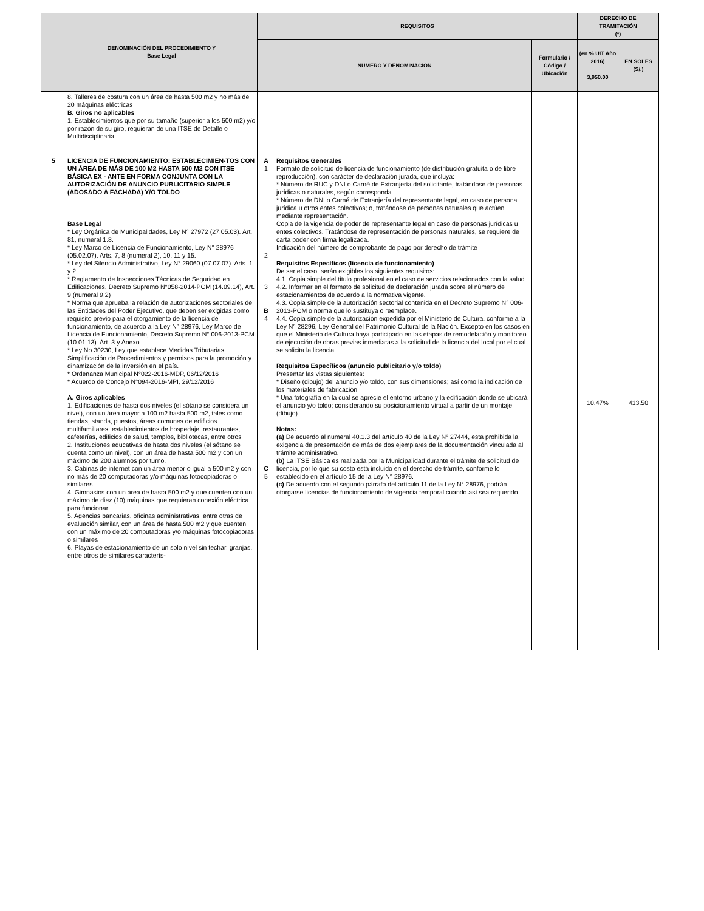| | DENOMINACIÓN DEL PROCEDIMIENTO Y Base Legal | REQUISITOS | | | DERECHO DE TRAMITACIÓN (*) | |
| --- | --- | --- | --- | --- | --- | --- |
| | | NUMERO Y DENOMINACION | | Formulario / Código / Ubicación | (en % UIT Año 2016) 3,950.00 | EN SOLES (S/.) |
| | 8. Talleres de costura con un área de hasta 500 m2 y no más de 20 máquinas eléctricas B. Giros no aplicables 1. Establecimientos que por su tamaño (superior a los 500 m2) y/o por razón de su giro, requieran de una ITSE de Detalle o Multidisciplinaria. | | | | | |
| 5 | LICENCIA DE FUNCIONAMIENTO: ESTABLECIMIEN-TOS CON UN ÁREA DE MÁS DE 100 M2 HASTA 500 M2 CON ITSE BÁSICA EX - ANTE EN FORMA CONJUNTA CON LA AUTORIZACIÓN DE ANUNCIO PUBLICITARIO SIMPLE (ADOSADO A FACHADA) Y/O TOLDO Base Legal * Ley Orgánica de Municipalidades, Ley N° 27972 (27.05.03). Art. 81, numeral 1.8. * Ley Marco de Licencia de Funcionamiento, Ley N° 28976 (05.02.07). Arts. 7, 8 (numeral 2), 10, 11 y 15. * Ley del Silencio Administrativo, Ley N° 29060 (07.07.07). Arts. 1 y 2. * Reglamento de Inspecciones Técnicas de Seguridad en Edificaciones, Decreto Supremo N°058-2014-PCM (14.09.14), Art. 9 (numeral 9.2) * Norma que aprueba la relación de autorizaciones sectoriales de las Entidades del Poder Ejecutivo, que deben ser exigidas como requisito previo para el otorgamiento de la licencia de funcionamiento, de acuerdo a la Ley N° 28976, Ley Marco de Licencia de Funcionamiento, Decreto Supremo N° 006-2013-PCM (10.01.13). Art. 3 y Anexo. * Ley No 30230, Ley que establece Medidas Tributarias, Simplificación de Procedimientos y permisos para la promoción y dinamización de la inversión en el país. * Ordenanza Municipal N°022-2016-MDP, 06/12/2016 * Acuerdo de Concejo N°094-2016-MPI, 29/12/2016 A. Giros aplicables 1. Edificaciones de hasta dos niveles (el sótano se considera un nivel), con un área mayor a 100 m2 hasta 500 m2, tales como tiendas, stands, puestos, áreas comunes de edificios multifamiliares, establecimientos de hospedaje, restaurantes, cafeterías, edificios de salud, templos, bibliotecas, entre otros 2. Instituciones educativas de hasta dos niveles (el sótano se cuenta como un nivel), con un área de hasta 500 m2 y con un máximo de 200 alumnos por turno. 3. Cabinas de internet con un área menor o igual a 500 m2 y con no más de 20 computadoras y/o máquinas fotocopiadoras o similares 4. Gimnasios con un área de hasta 500 m2 y que cuenten con un máximo de diez (10) máquinas que requieran conexión eléctrica para funcionar 5. Agencias bancarias, oficinas administrativas, entre otras de evaluación similar, con un área de hasta 500 m2 y que cuenten con un máximo de 20 computadoras y/o máquinas fotocopiadoras o similares 6. Playas de estacionamiento de un solo nivel sin techar, granjas, entre otros de similares caracterís- | A 1 2 3 B 4 C 5 | Requisitos Generales Formato de solicitud de licencia de funcionamiento (de distribución gratuita o de libre reproducción), con carácter de declaración jurada, que incluya: * Número de RUC y DNI o Carné de Extranjería del solicitante, tratándose de personas jurídicas o naturales, según corresponda. * Número de DNI o Carné de Extranjería del representante legal, en caso de persona jurídica u otros entes colectivos; o, tratándose de personas naturales que actúen mediante representación. Copia de la vigencia de poder de representante legal en caso de personas jurídicas u entes colectivos. Tratándose de representación de personas naturales, se requiere de carta poder con firma legalizada. Indicación del número de comprobante de pago por derecho de trámite Requisitos Específicos (licencia de funcionamiento) De ser el caso, serán exigibles los siguientes requisitos: 4.1. Copia simple del título profesional en el caso de servicios relacionados con la salud. 4.2. Informar en el formato de solicitud de declaración jurada sobre el número de estacionamientos de acuerdo a la normativa vigente. 4.3. Copia simple de la autorización sectorial contenida en el Decreto Supremo N° 006-2013-PCM o norma que lo sustituya o reemplace. 4.4. Copia simple de la autorización expedida por el Ministerio de Cultura, conforme a la Ley N° 28296, Ley General del Patrimonio Cultural de la Nación. Excepto en los casos en que el Ministerio de Cultura haya participado en las etapas de remodelación y monitoreo de ejecución de obras previas inmediatas a la solicitud de la licencia del local por el cual se solicita la licencia. Requisitos Específicos (anuncio publicitario y/o toldo) Presentar las vistas siguientes: * Diseño (dibujo) del anuncio y/o toldo, con sus dimensiones; así como la indicación de los materiales de fabricación * Una fotografía en la cual se aprecie el entorno urbano y la edificación donde se ubicará el anuncio y/o toldo; considerando su posicionamiento virtual a partir de un montaje (dibujo) Notas: (a) De acuerdo al numeral 40.1.3 del artículo 40 de la Ley N° 27444, esta prohibida la exigencia de presentación de más de dos ejemplares de la documentación vinculada al trámite administrativo. (b) La ITSE Básica es realizada por la Municipalidad durante el trámite de solicitud de licencia, por lo que su costo está incluido en el derecho de trámite, conforme lo establecido en el artículo 15 de la Ley N° 28976. (c) De acuerdo con el segundo párrafo del artículo 11 de la Ley N° 28976, podrán otorgarse licencias de funcionamiento de vigencia temporal cuando así sea requerido | | 10.47% | 413.50 |